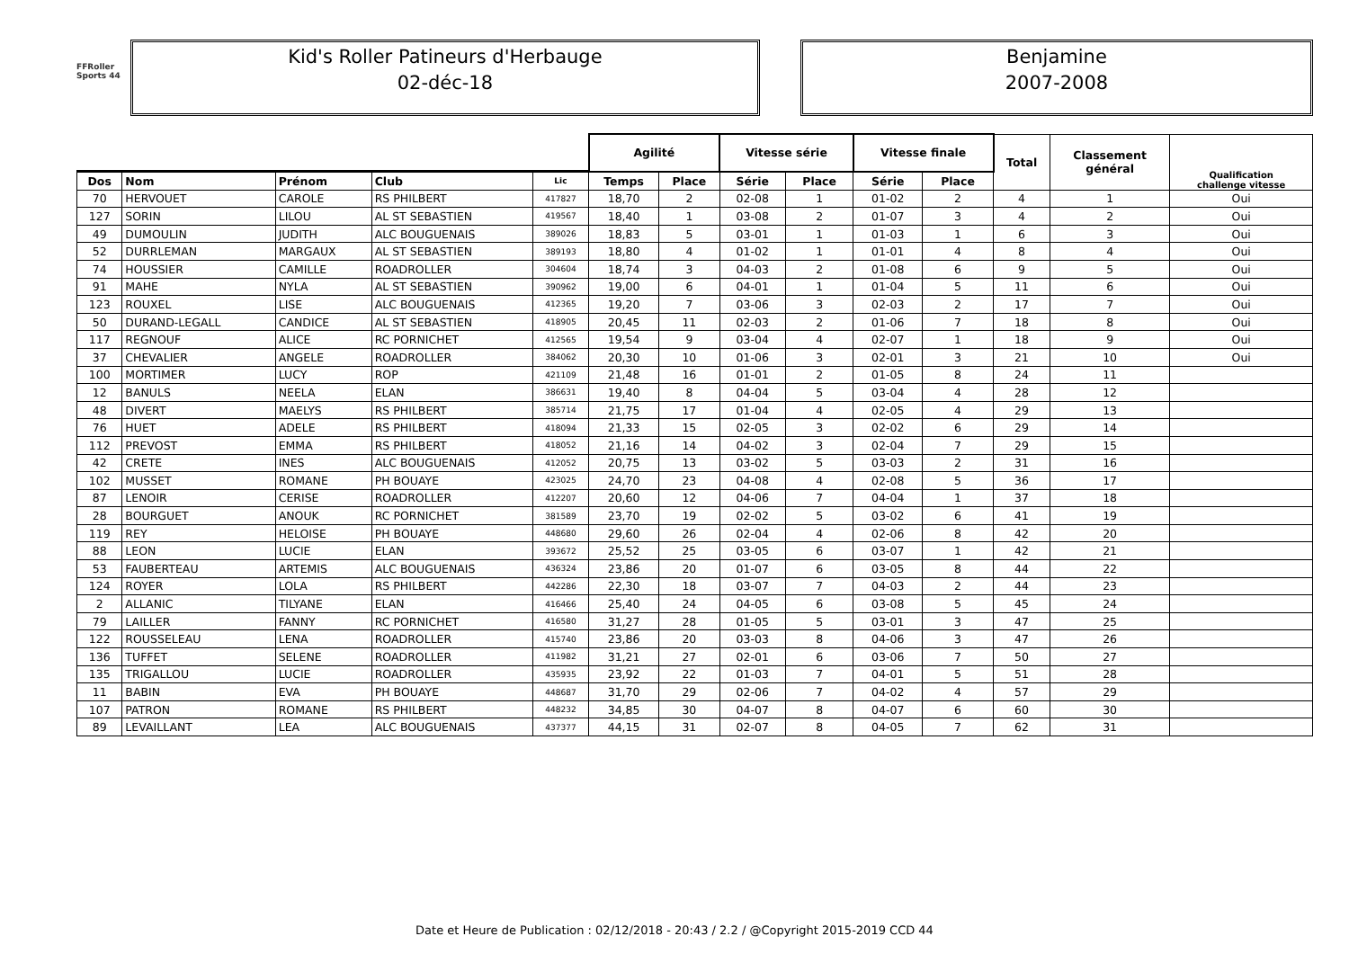FFRoller Sports 44
Kid's Roller Patineurs d'Herbauge
02-déc-18
Benjamine
2007-2008
| | | | | | Agilité | | Vitesse série | | Vitesse finale | | Total | Classement général | Qualification challenge vitesse |
| --- | --- | --- | --- | --- | --- | --- | --- | --- | --- | --- | --- | --- | --- |
| Dos | Nom | Prénom | Club | Lic | Temps | Place | Série | Place | Série | Place | | | |
| 70 | HERVOUET | CAROLE | RS PHILBERT | 417827 | 18,70 | 2 | 02-08 | 1 | 01-02 | 2 | 4 | 1 | Oui |
| 127 | SORIN | LILOU | AL ST SEBASTIEN | 419567 | 18,40 | 1 | 03-08 | 2 | 01-07 | 3 | 4 | 2 | Oui |
| 49 | DUMOULIN | JUDITH | ALC BOUGUENAIS | 389026 | 18,83 | 5 | 03-01 | 1 | 01-03 | 1 | 6 | 3 | Oui |
| 52 | DURRLEMAN | MARGAUX | AL ST SEBASTIEN | 389193 | 18,80 | 4 | 01-02 | 1 | 01-01 | 4 | 8 | 4 | Oui |
| 74 | HOUSSIER | CAMILLE | ROADROLLER | 304604 | 18,74 | 3 | 04-03 | 2 | 01-08 | 6 | 9 | 5 | Oui |
| 91 | MAHE | NYLA | AL ST SEBASTIEN | 390962 | 19,00 | 6 | 04-01 | 1 | 01-04 | 5 | 11 | 6 | Oui |
| 123 | ROUXEL | LISE | ALC BOUGUENAIS | 412365 | 19,20 | 7 | 03-06 | 3 | 02-03 | 2 | 17 | 7 | Oui |
| 50 | DURAND-LEGALL | CANDICE | AL ST SEBASTIEN | 418905 | 20,45 | 11 | 02-03 | 2 | 01-06 | 7 | 18 | 8 | Oui |
| 117 | REGNOUF | ALICE | RC PORNICHET | 412565 | 19,54 | 9 | 03-04 | 4 | 02-07 | 1 | 18 | 9 | Oui |
| 37 | CHEVALIER | ANGELE | ROADROLLER | 384062 | 20,30 | 10 | 01-06 | 3 | 02-01 | 3 | 21 | 10 | Oui |
| 100 | MORTIMER | LUCY | ROP | 421109 | 21,48 | 16 | 01-01 | 2 | 01-05 | 8 | 24 | 11 | |
| 12 | BANULS | NEELA | ELAN | 386631 | 19,40 | 8 | 04-04 | 5 | 03-04 | 4 | 28 | 12 | |
| 48 | DIVERT | MAELYS | RS PHILBERT | 385714 | 21,75 | 17 | 01-04 | 4 | 02-05 | 4 | 29 | 13 | |
| 76 | HUET | ADELE | RS PHILBERT | 418094 | 21,33 | 15 | 02-05 | 3 | 02-02 | 6 | 29 | 14 | |
| 112 | PREVOST | EMMA | RS PHILBERT | 418052 | 21,16 | 14 | 04-02 | 3 | 02-04 | 7 | 29 | 15 | |
| 42 | CRETE | INES | ALC BOUGUENAIS | 412052 | 20,75 | 13 | 03-02 | 5 | 03-03 | 2 | 31 | 16 | |
| 102 | MUSSET | ROMANE | PH BOUAYE | 423025 | 24,70 | 23 | 04-08 | 4 | 02-08 | 5 | 36 | 17 | |
| 87 | LENOIR | CERISE | ROADROLLER | 412207 | 20,60 | 12 | 04-06 | 7 | 04-04 | 1 | 37 | 18 | |
| 28 | BOURGUET | ANOUK | RC PORNICHET | 381589 | 23,70 | 19 | 02-02 | 5 | 03-02 | 6 | 41 | 19 | |
| 119 | REY | HELOISE | PH BOUAYE | 448680 | 29,60 | 26 | 02-04 | 4 | 02-06 | 8 | 42 | 20 | |
| 88 | LEON | LUCIE | ELAN | 393672 | 25,52 | 25 | 03-05 | 6 | 03-07 | 1 | 42 | 21 | |
| 53 | FAUBERTEAU | ARTEMIS | ALC BOUGUENAIS | 436324 | 23,86 | 20 | 01-07 | 6 | 03-05 | 8 | 44 | 22 | |
| 124 | ROYER | LOLA | RS PHILBERT | 442286 | 22,30 | 18 | 03-07 | 7 | 04-03 | 2 | 44 | 23 | |
| 2 | ALLANIC | TILYANE | ELAN | 416466 | 25,40 | 24 | 04-05 | 6 | 03-08 | 5 | 45 | 24 | |
| 79 | LAILLER | FANNY | RC PORNICHET | 416580 | 31,27 | 28 | 01-05 | 5 | 03-01 | 3 | 47 | 25 | |
| 122 | ROUSSELEAU | LENA | ROADROLLER | 415740 | 23,86 | 20 | 03-03 | 8 | 04-06 | 3 | 47 | 26 | |
| 136 | TUFFET | SELENE | ROADROLLER | 411982 | 31,21 | 27 | 02-01 | 6 | 03-06 | 7 | 50 | 27 | |
| 135 | TRIGALLOU | LUCIE | ROADROLLER | 435935 | 23,92 | 22 | 01-03 | 7 | 04-01 | 5 | 51 | 28 | |
| 11 | BABIN | EVA | PH BOUAYE | 448687 | 31,70 | 29 | 02-06 | 7 | 04-02 | 4 | 57 | 29 | |
| 107 | PATRON | ROMANE | RS PHILBERT | 448232 | 34,85 | 30 | 04-07 | 8 | 04-07 | 6 | 60 | 30 | |
| 89 | LEVAILLANT | LEA | ALC BOUGUENAIS | 437377 | 44,15 | 31 | 02-07 | 8 | 04-05 | 7 | 62 | 31 | |
Date et Heure de Publication : 02/12/2018 - 20:43 / 2.2 / @Copyright 2015-2019 CCD 44